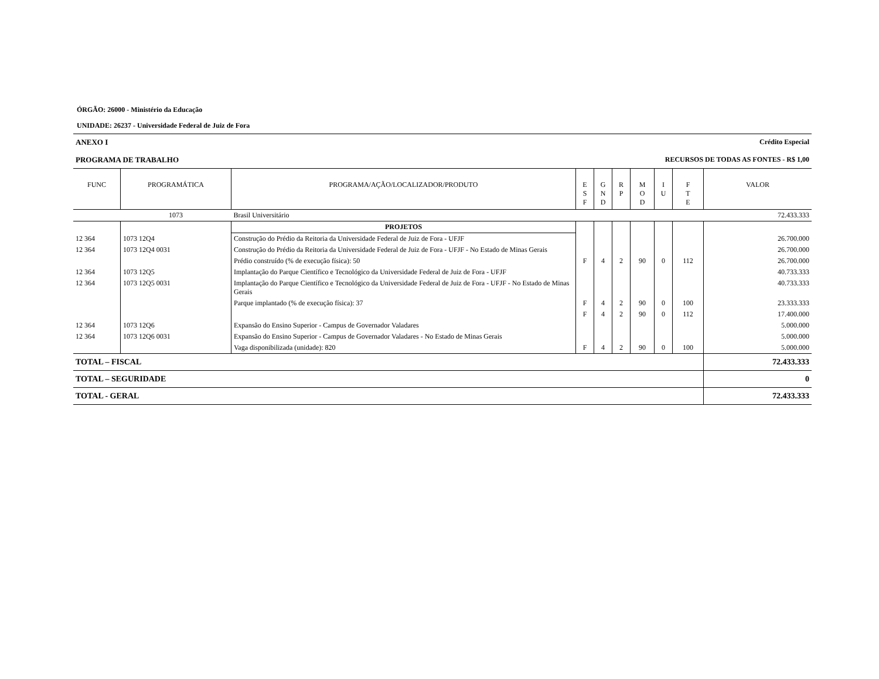ÓRGÃO: 26000 - Ministério da Educação
UNIDADE: 26237 - Universidade Federal de Juiz de Fora
ANEXO I Crédito Especial
PROGRAMA DE TRABALHO RECURSOS DE TODAS AS FONTES - R$ 1,00
| FUNC | PROGRAMÁTICA | PROGRAMA/AÇÃO/LOCALIZADOR/PRODUTO | E S F | G N D | R P | M O D | I U | F T E | VALOR |
| --- | --- | --- | --- | --- | --- | --- | --- | --- | --- |
| | 1073 | Brasil Universitário | | | | | | | 72.433.333 |
| | | PROJETOS | | | | | | | |
| 12 364 | 1073 12Q4 | Construção do Prédio da Reitoria da Universidade Federal de Juiz de Fora - UFJF | | | | | | | 26.700.000 |
| 12 364 | 1073 12Q4 0031 | Construção do Prédio da Reitoria da Universidade Federal de Juiz de Fora - UFJF - No Estado de Minas Gerais | | | | | | | 26.700.000 |
| | | Prédio construído (% de execução física): 50 | F | 4 | 2 | 90 | 0 | 112 | 26.700.000 |
| 12 364 | 1073 12Q5 | Implantação do Parque Científico e Tecnológico da Universidade Federal de Juiz de Fora - UFJF | | | | | | | 40.733.333 |
| 12 364 | 1073 12Q5 0031 | Implantação do Parque Científico e Tecnológico da Universidade Federal de Juiz de Fora - UFJF - No Estado de Minas Gerais | | | | | | | 40.733.333 |
| | | Parque implantado (% de execução física): 37 | F | 4 | 2 | 90 | 0 | 100 | 23.333.333 |
| | | | F | 4 | 2 | 90 | 0 | 112 | 17.400.000 |
| 12 364 | 1073 12Q6 | Expansão do Ensino Superior - Campus de Governador Valadares | | | | | | | 5.000.000 |
| 12 364 | 1073 12Q6 0031 | Expansão do Ensino Superior - Campus de Governador Valadares - No Estado de Minas Gerais | | | | | | | 5.000.000 |
| | | Vaga disponibilizada (unidade): 820 | F | 4 | 2 | 90 | 0 | 100 | 5.000.000 |
| TOTAL – FISCAL | | | | | | | | | 72.433.333 |
| TOTAL – SEGURIDADE | | | | | | | | | 0 |
| TOTAL - GERAL | | | | | | | | | 72.433.333 |